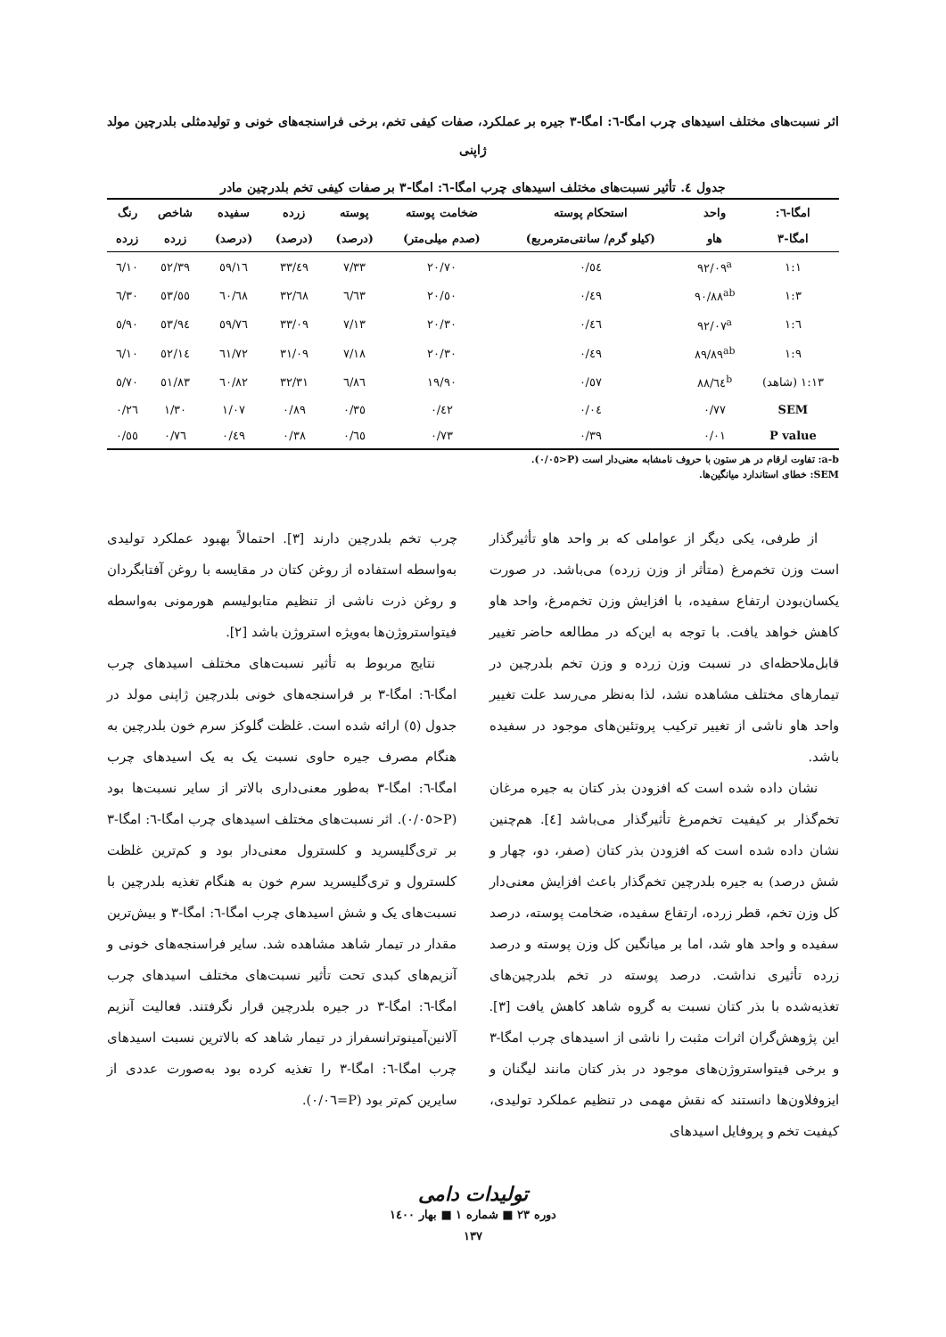اثر نسبت‌های مختلف اسیدهای چرب امگا-٦: امگا-٣ جیره بر عملکرد، صفات کیفی تخم، برخی فراسنجه‌های خونی و تولیدمثلی بلدرچین مولد ژاپنی
جدول ٤. تأثیر نسبت‌های مختلف اسیدهای چرب امگا-٦: امگا-٣ بر صفات کیفی تخم بلدرچین مادر
| امگا-٦: | واحد | استحکام پوسته | ضخامت پوسته | پوسته | زرده | سفیده | شاخص | رنگ |
| --- | --- | --- | --- | --- | --- | --- | --- | --- |
| امگا-٣ | هاو | (کیلو گرم/ سانتی‌مترمربع) | (صدم میلی‌متر) | (درصد) | (درصد) | (درصد) | زرده | زرده |
| ١:١ | ٩٢/٠٩<sup>a</sup> | ٠/٥٤ | ٢٠/٧٠ | ٧/٣٣ | ٣٣/٤٩ | ٥٩/١٦ | ٥٢/٣٩ | ٦/١٠ |
| ١:٣ | ٩٠/٨٨<sup>ab</sup> | ٠/٤٩ | ٢٠/٥٠ | ٦/٦٣ | ٣٢/٦٨ | ٦٠/٦٨ | ٥٣/٥٥ | ٦/٣٠ |
| ١:٦ | ٩٢/٠٧<sup>a</sup> | ٠/٤٦ | ٢٠/٣٠ | ٧/١٣ | ٣٣/٠٩ | ٥٩/٧٦ | ٥٣/٩٤ | ٥/٩٠ |
| ١:٩ | ٨٩/٨٩<sup>ab</sup> | ٠/٤٩ | ٢٠/٣٠ | ٧/١٨ | ٣١/٠٩ | ٦١/٧٢ | ٥٢/١٤ | ٦/١٠ |
| ١:١٣ (شاهد) | ٨٨/٦٤<sup>b</sup> | ٠/٥٧ | ١٩/٩٠ | ٦/٨٦ | ٣٢/٣١ | ٦٠/٨٢ | ٥١/٨٣ | ٥/٧٠ |
| SEM | ٠/٧٧ | ٠/٠٤ | ٠/٤٢ | ٠/٣٥ | ٠/٨٩ | ١/٠٧ | ١/٣٠ | ٠/٢٦ |
| P value | ٠/٠١ | ٠/٣٩ | ٠/٧٣ | ٠/٦٥ | ٠/٣٨ | ٠/٤٩ | ٠/٧٦ | ٠/٥٥ |
a-b: تفاوت ارقام در هر ستون با حروف نامشابه معنی‌دار است (P<٠/٠٥).
SEM: خطای استاندارد میانگین‌ها.
از طرفی، یکی دیگر از عواملی که بر واحد هاو تأثیرگذار است وزن تخم‌مرغ (متأثر از وزن زرده) می‌باشد. در صورت یکسان‌بودن ارتفاع سفیده، با افزایش وزن تخم‌مرغ، واحد هاو کاهش خواهد یافت. با توجه به این‌که در مطالعه حاضر تغییر قابل‌ملاحظه‌ای در نسبت وزن زرده و وزن تخم بلدرچین در تیمارهای مختلف مشاهده نشد، لذا به‌نظر می‌رسد علت تغییر واحد هاو ناشی از تغییر ترکیب پروتئین‌های موجود در سفیده باشد.
نشان داده شده است که افزودن بذر کتان به جیره مرغان تخم‌گذار بر کیفیت تخم‌مرغ تأثیرگذار می‌باشد [٤]. هم‌چنین نشان داده شده است که افزودن بذر کتان (صفر، دو، چهار و شش درصد) به جیره بلدرچین تخم‌گذار باعث افزایش معنی‌دار کل وزن تخم، قطر زرده، ارتفاع سفیده، ضخامت پوسته، درصد سفیده و واحد هاو شد، اما بر میانگین کل وزن پوسته و درصد زرده تأثیری نداشت. درصد پوسته در تخم بلدرچین‌های تغذیه‌شده با بذر کتان نسبت به گروه شاهد کاهش یافت [٣]. این پژوهش‌گران اثرات مثبت را ناشی از اسیدهای چرب امگا-٣ و برخی فیتواستروژن‌های موجود در بذر کتان مانند لیگنان و ایزوفلاون‌ها دانستند که نقش مهمی در تنظیم عملکرد تولیدی، کیفیت تخم و پروفایل اسیدهای
چرب تخم بلدرچین دارند [٣]. احتمالاً بهبود عملکرد تولیدی به‌واسطه استفاده از روغن کتان در مقایسه با روغن آفتابگردان و روغن ذرت ناشی از تنظیم متابولیسم هورمونی به‌واسطه فیتواستروژن‌ها به‌ویژه استروژن باشد [٢].
نتایج مربوط به تأثیر نسبت‌های مختلف اسیدهای چرب امگا-٦: امگا-٣ بر فراسنجه‌های خونی بلدرچین ژاپنی مولد در جدول (٥) ارائه شده است. غلظت گلوکز سرم خون بلدرچین به هنگام مصرف جیره حاوی نسبت یک به یک اسیدهای چرب امگا-٦: امگا-٣ به‌طور معنی‌داری بالاتر از سایر نسبت‌ها بود (P<٠/٠٥). اثر نسبت‌های مختلف اسیدهای چرب امگا-٦: امگا-٣ بر تری‌گلیسرید و کلسترول معنی‌دار بود و کم‌ترین غلظت کلسترول و تری‌گلیسرید سرم خون به هنگام تغذیه بلدرچین با نسبت‌های یک و شش اسیدهای چرب امگا-٦: امگا-٣ و بیش‌ترین مقدار در تیمار شاهد مشاهده شد. سایر فراسنجه‌های خونی و آنزیم‌های کبدی تحت تأثیر نسبت‌های مختلف اسیدهای چرب امگا-٦: امگا-٣ در جیره بلدرچین قرار نگرفتند. فعالیت آنزیم آلانین‌آمینوترانسفراز در تیمار شاهد که بالاترین نسبت اسیدهای چرب امگا-٦: امگا-٣ را تغذیه کرده بود به‌صورت عددی از سایرین کم‌تر بود (P=٠/٠٦).
تولیدات دامی
دوره ٢٣ ■ شماره ١ ■ بهار ١٤٠٠
١٣٧